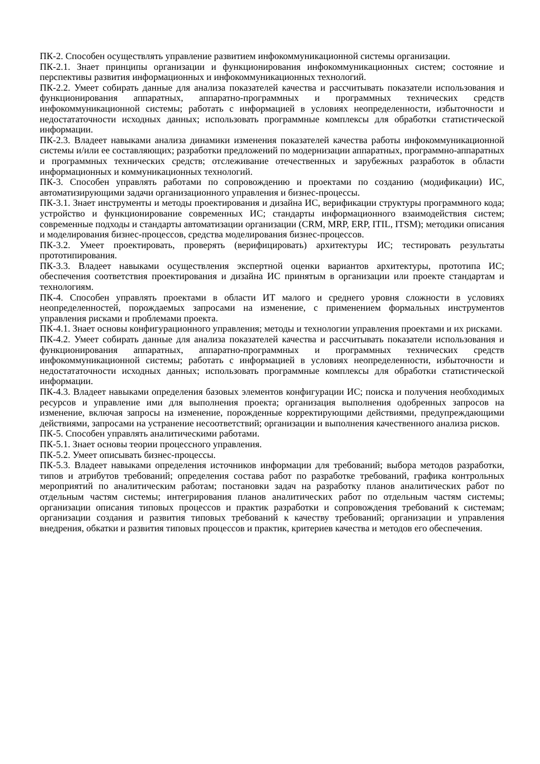ПК-2. Способен осуществлять управление развитием инфокоммуникационной системы организации.
ПК-2.1. Знает принципы организации и функционирования инфокоммуникационных систем; состояние и перспективы развития информационных и инфокоммуникационных технологий.
ПК-2.2. Умеет собирать данные для анализа показателей качества и рассчитывать показатели использования и функционирования аппаратных, аппаратно-программных и программных технических средств инфокоммуникационной системы; работать с информацией в условиях неопределенности, избыточности и недостататочности исходных данных; использовать программные комплексы для обработки статистической информации.
ПК-2.3. Владеет навыками анализа динамики изменения показателей качества работы инфокоммуникационной системы и/или ее составляющих; разработки предложений по модернизации аппаратных, программно-аппаратных и программных технических средств; отслеживание отечественных и зарубежных разработок в области информационных и коммуникационных технологий.
ПК-3. Способен управлять работами по сопровождению и проектами по созданию (модификации) ИС, автоматизирующими задачи организационного управления и бизнес-процессы.
ПК-3.1. Знает инструменты и методы проектирования и дизайна ИС, верификации структуры программного кода; устройство и функционирование современных ИС; стандарты информационного взаимодействия систем; современные подходы и стандарты автоматизации организации (CRM, MRP, ERP, ITIL, ITSM); методики описания и моделирования бизнес-процессов, средства моделирования бизнес-процессов.
ПК-3.2. Умеет проектировать, проверять (верифицировать) архитектуры ИС; тестировать результаты прототипирования.
ПК-3.3. Владеет навыками осуществления экспертной оценки вариантов архитектуры, прототипа ИС; обеспечения соответствия проектирования и дизайна ИС принятым в организации или проекте стандартам и технологиям.
ПК-4. Способен управлять проектами в области ИТ малого и среднего уровня сложности в условиях неопределенностей, порождаемых запросами на изменение, с применением формальных инструментов управления рисками и проблемами проекта.
ПК-4.1. Знает основы конфигурационного управления; методы и технологии управления проектами и их рисками.
ПК-4.2. Умеет собирать данные для анализа показателей качества и рассчитывать показатели использования и функционирования аппаратных, аппаратно-программных и программных технических средств инфокоммуникационной системы; работать с информацией в условиях неопределенности, избыточности и недостататочности исходных данных; использовать программные комплексы для обработки статистической информации.
ПК-4.3. Владеет навыками определения базовых элементов конфигурации ИС; поиска и получения необходимых ресурсов и управление ими для выполнения проекта; организация выполнения одобренных запросов на изменение, включая запросы на изменение, порожденные корректирующими действиями, предупреждающими действиями, запросами на устранение несоответствий; организации и выполнения качественного анализа рисков.
ПК-5. Способен управлять аналитическими работами.
ПК-5.1. Знает основы теории процессного управления.
ПК-5.2. Умеет описывать бизнес-процессы.
ПК-5.3. Владеет навыками определения источников информации для требований; выбора методов разработки, типов и атрибутов требований; определения состава работ по разработке требований, графика контрольных мероприятий по аналитическим работам; постановки задач на разработку планов аналитических работ по отдельным частям системы; интегрирования планов аналитических работ по отдельным частям системы; организации описания типовых процессов и практик разработки и сопровождения требований к системам; организации создания и развития типовых требований к качеству требований; организации и управления внедрения, обкатки и развития типовых процессов и практик, критериев качества и методов его обеспечения.